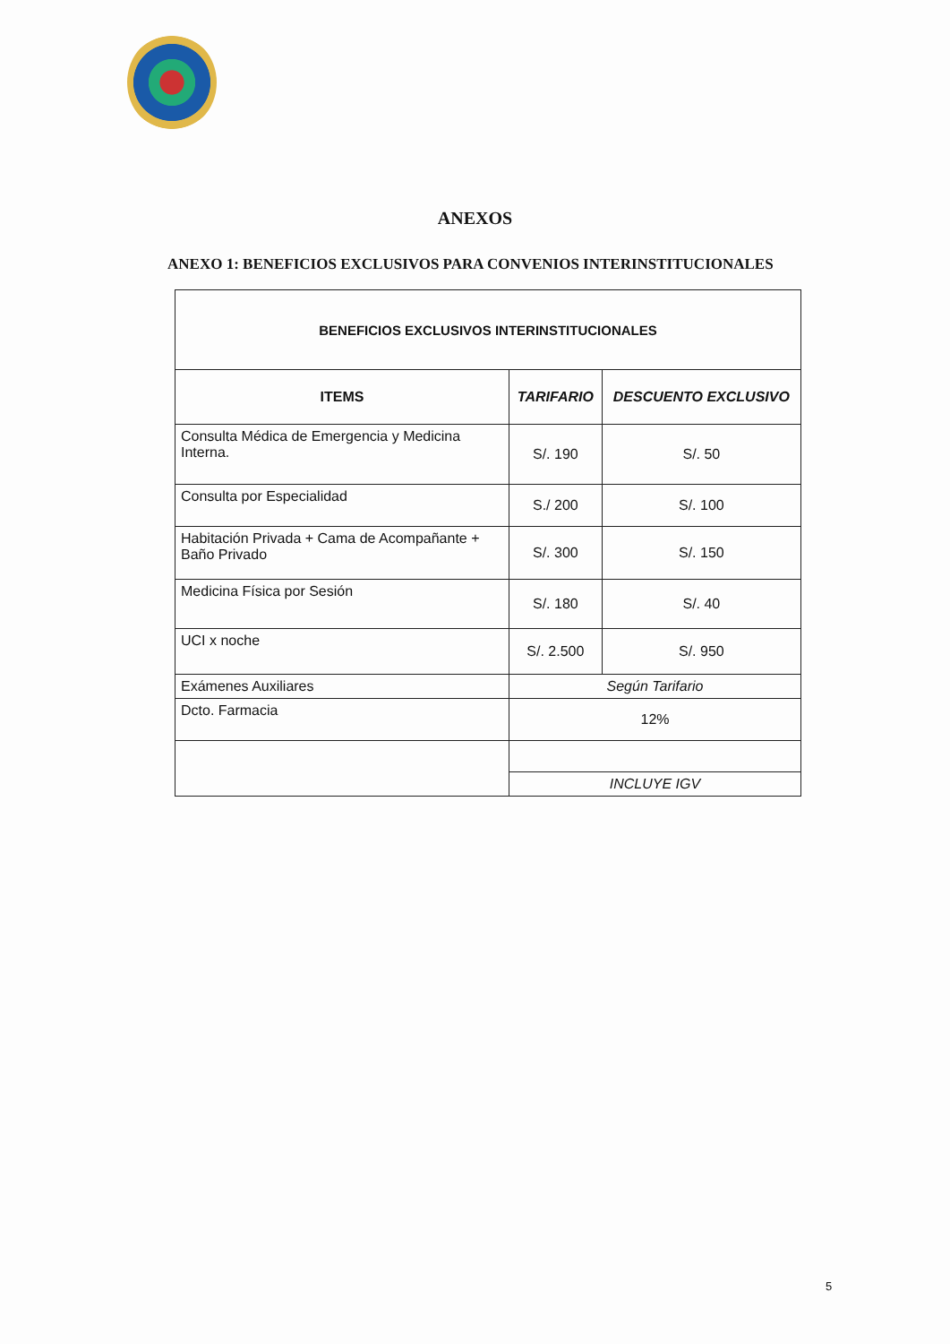ANEXOS
ANEXO 1: BENEFICIOS EXCLUSIVOS PARA CONVENIOS INTERINSTITUCIONALES
| BENEFICIOS EXCLUSIVOS INTERINSTITUCIONALES | | |
| --- | --- | --- |
| ITEMS | TARIFARIO | DESCUENTO EXCLUSIVO |
| Consulta Médica de Emergencia y Medicina Interna. | S/. 190 | S/. 50 |
| Consulta por Especialidad | S./ 200 | S/. 100 |
| Habitación Privada + Cama de Acompañante + Baño Privado | S/. 300 | S/. 150 |
| Medicina Física por Sesión | S/. 180 | S/. 40 |
| UCI x noche | S/. 2.500 | S/. 950 |
| Exámenes Auxiliares | Según Tarifario | |
| Dcto. Farmacia | 12% | |
| | INCLUYE IGV | |
5